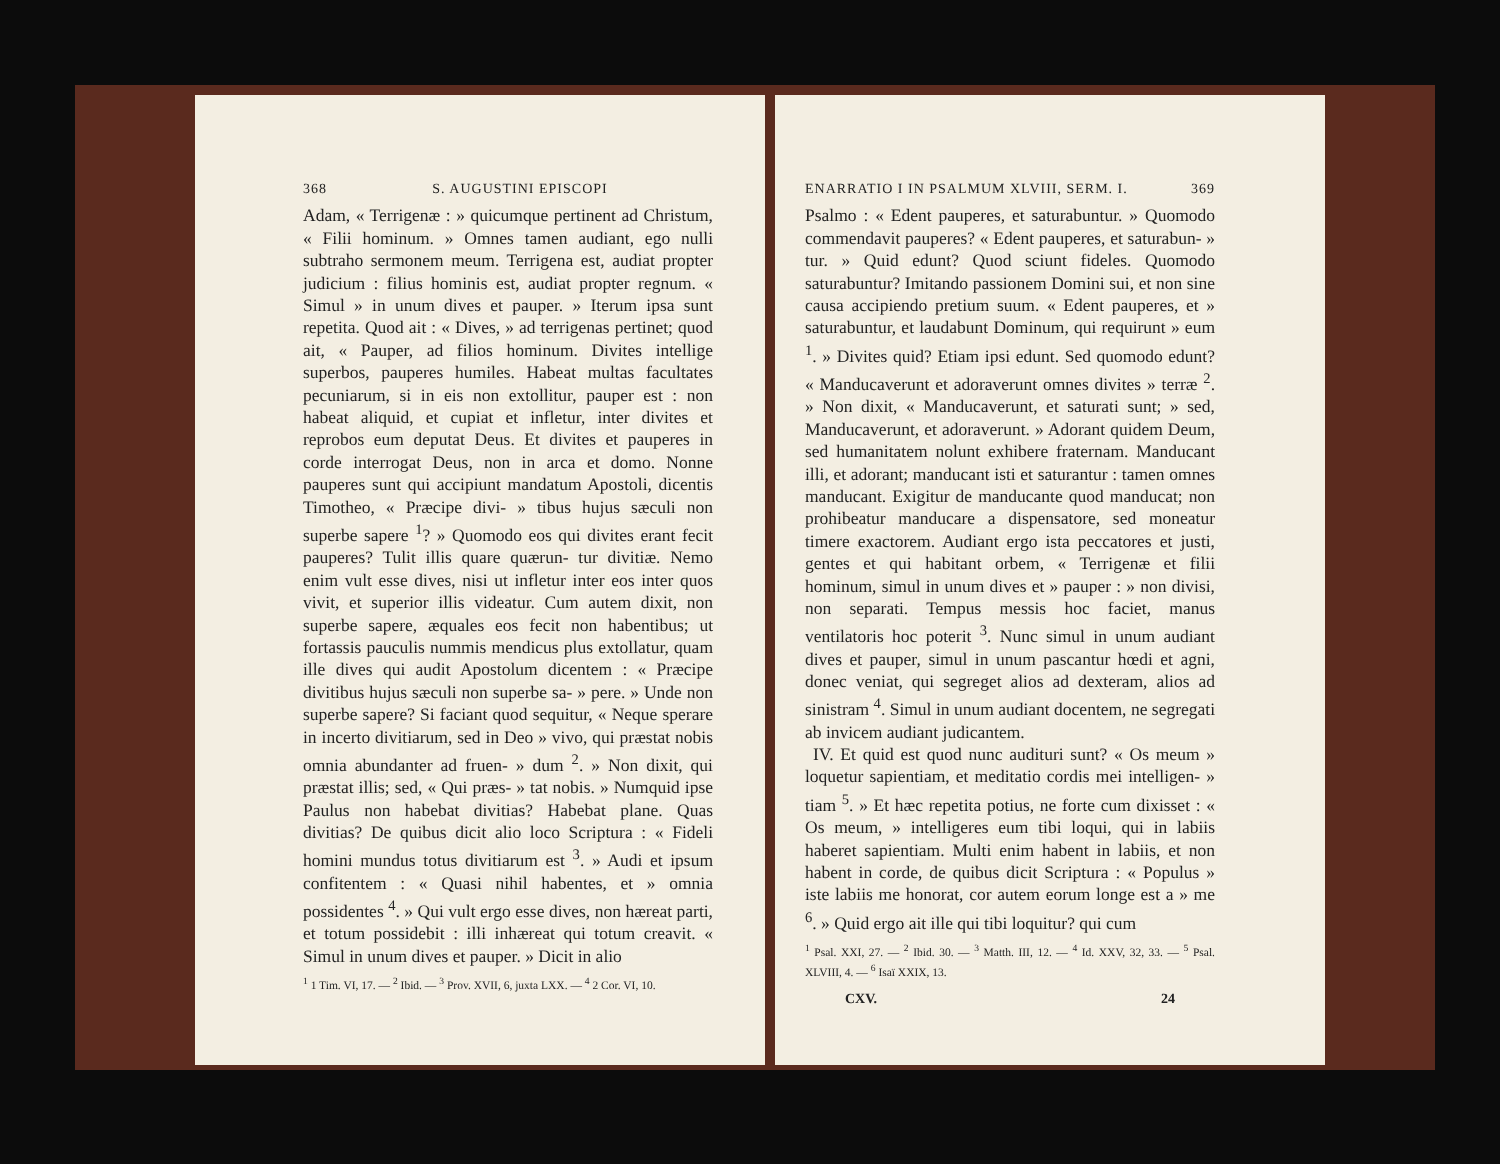368 S. AUGUSTINI EPISCOPI
Adam, « Terrigenæ : » quicumque pertinent ad Christum, « Filii hominum. » Omnes tamen audiant, ego nulli subtraho sermonem meum. Terrigena est, audiat propter judicium : filius hominis est, audiat propter regnum. « Simul » in unum dives et pauper. » Iterum ipsa sunt repetita. Quod ait : « Dives, » ad terrigenas pertinet; quod ait, « Pauper, ad filios hominum. Divites intellige superbos, pauperes humiles. Habeat multas facultates pecuniarum, si in eis non extollitur, pauper est : non habeat aliquid, et cupiat et infletur, inter divites et reprobos eum deputat Deus. Et divites et pauperes in corde interrogat Deus, non in arca et domo. Nonne pauperes sunt qui accipiunt mandatum Apostoli, dicentis Timotheo, « Præcipe divi- » tibus hujus sæculi non superbe sapere <sup>1</sup>? » Quomodo eos qui divites erant fecit pauperes? Tulit illis quare quærun- tur divitiæ. Nemo enim vult esse dives, nisi ut infletur inter eos inter quos vivit, et superior illis videatur. Cum autem dixit, non superbe sapere, æquales eos fecit non habentibus; ut fortassis pauculis nummis mendicus plus extollatur, quam ille dives qui audit Apostolum dicentem : « Præcipe divitibus hujus sæculi non superbe sa- » pere. » Unde non superbe sapere? Si faciant quod sequitur, « Neque sperare in incerto divitiarum, sed in Deo » vivo, qui præstat nobis omnia abundanter ad fruen- » dum <sup>2</sup>. » Non dixit, qui præstat illis; sed, « Qui præs- » tat nobis. » Numquid ipse Paulus non habebat divitias? Habebat plane. Quas divitias? De quibus dicit alio loco Scriptura : « Fideli homini mundus totus divitiarum est <sup>3</sup>. » Audi et ipsum confitentem : « Quasi nihil habentes, et » omnia possidentes <sup>4</sup>. » Qui vult ergo esse dives, non hæreat parti, et totum possidebit : illi inhæreat qui totum creavit. « Simul in unum dives et pauper. » Dicit in alio
<sup>1</sup> 1 Tim. VI, 17. — <sup>2</sup> Ibid. — <sup>3</sup> Prov. XVII, 6, juxta LXX. — <sup>4</sup> 2 Cor. VI, 10.
ENARRATIO I IN PSALMUM XLVIII, SERM. I. 369
Psalmo : « Edent pauperes, et saturabuntur. » Quomodo commendavit pauperes? « Edent pauperes, et saturabun- » tur. » Quid edunt? Quod sciunt fideles. Quomodo saturabuntur? Imitando passionem Domini sui, et non sine causa accipiendo pretium suum. « Edent pauperes, et » saturabuntur, et laudabunt Dominum, qui requirunt » eum <sup>1</sup>. » Divites quid? Etiam ipsi edunt. Sed quomodo edunt? « Manducaverunt et adoraverunt omnes divites » terræ <sup>2</sup>. » Non dixit, « Manducaverunt, et saturati sunt; » sed, Manducaverunt, et adoraverunt. » Adorant quidem Deum, sed humanitatem nolunt exhibere fraternam. Manducant illi, et adorant; manducant isti et saturantur : tamen omnes manducant. Exigitur de manducante quod manducat; non prohibeatur manducare a dispensatore, sed moneatur timere exactorem. Audiant ergo ista peccatores et justi, gentes et qui habitant orbem, « Terrigenæ et filii hominum, simul in unum dives et » pauper : » non divisi, non separati. Tempus messis hoc faciet, manus ventilatoris hoc poterit <sup>3</sup>. Nunc simul in unum audiant dives et pauper, simul in unum pascantur hœdi et agni, donec veniat, qui segreget alios ad dexteram, alios ad sinistram <sup>4</sup>. Simul in unum audiant docentem, ne segregati ab invicem audiant judicantem.
IV. Et quid est quod nunc audituri sunt? « Os meum » loquetur sapientiam, et meditatio cordis mei intelligen- » tiam <sup>5</sup>. » Et hæc repetita potius, ne forte cum dixisset : « Os meum, » intelligeres eum tibi loqui, qui in labiis haberet sapientiam. Multi enim habent in labiis, et non habent in corde, de quibus dicit Scriptura : « Populus » iste labiis me honorat, cor autem eorum longe est a » me <sup>6</sup>. » Quid ergo ait ille qui tibi loquitur? qui cum
<sup>1</sup> Psal. XXI, 27. — <sup>2</sup> Ibid. 30. — <sup>3</sup> Matth. III, 12. — <sup>4</sup> Id. XXV, 32, 33. — <sup>5</sup> Psal. XLVIII, 4. — <sup>6</sup> Isaï XXIX, 13.
CXV. 24